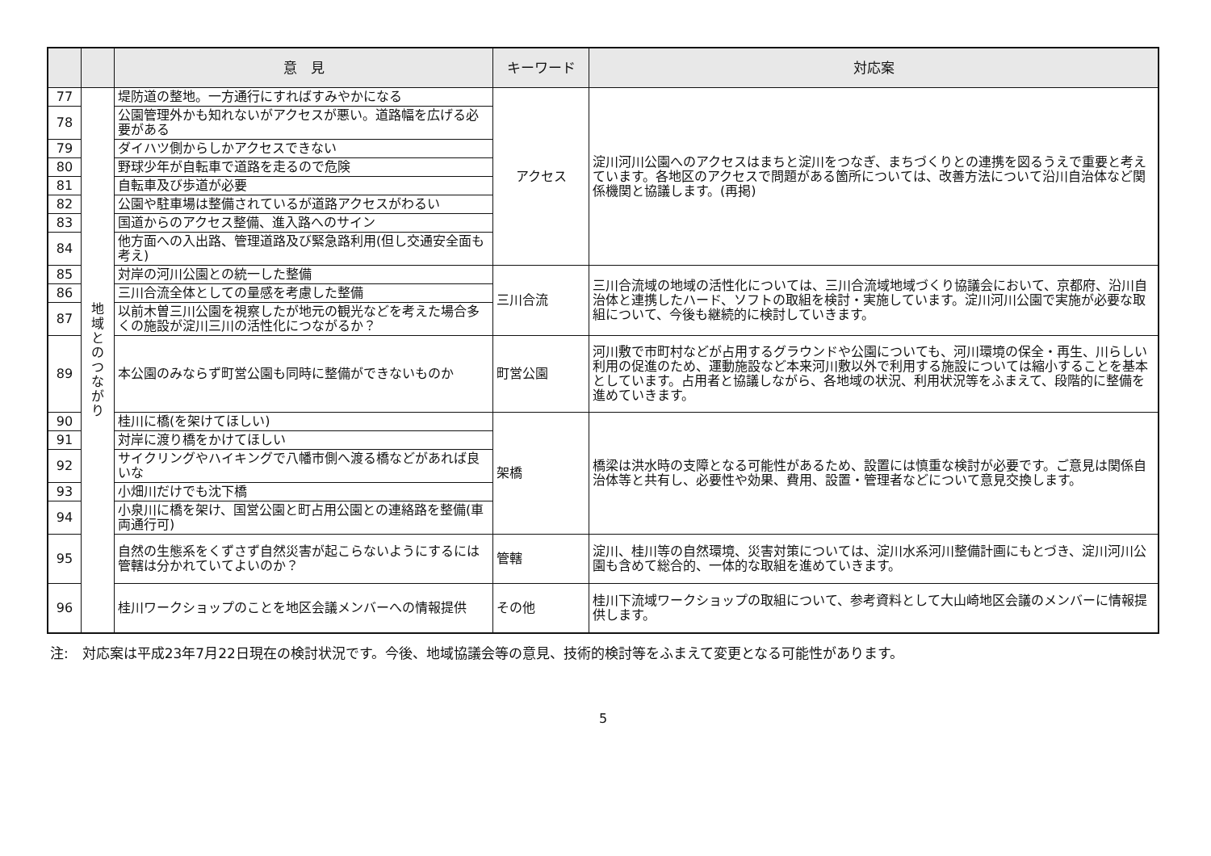| | | 意 見 | キーワード | 対応案 |
| --- | --- | --- | --- | --- |
| 77 | 地 域 と の つ な が り | 堤防道の整地。一方通行にすればすみやかになる | アクセス | 淀川河川公園へのアクセスはまちと淀川をつなぎ、まちづくりとの連携を図るうえで重要と考えています。各地区のアクセスで問題がある箇所については、改善方法について沿川自治体など関係機関と協議します。(再掲) |
| 78 | | 公園管理外かも知れないがアクセスが悪い。道路幅を広げる必要がある | | |
| 79 | | ダイハツ側からしかアクセスできない | | |
| 80 | | 野球少年が自転車で道路を走るので危険 | | |
| 81 | | 自転車及び歩道が必要 | | |
| 82 | | 公園や駐車場は整備されているが道路アクセスがわるい | | |
| 83 | | 国道からのアクセス整備、進入路へのサイン | | |
| 84 | | 他方面への入出路、管理道路及び緊急路利用(但し交通安全面も考え) | | |
| 85 | | 対岸の河川公園との統一した整備 | 三川合流 | 三川合流域の地域の活性化については、三川合流域地域づくり協議会において、京都府、沿川自治体と連携したハード、ソフトの取組を検討・実施しています。淀川河川公園で実施が必要な取組について、今後も継続的に検討していきます。 |
| 86 | | 三川合流全体としての量感を考慮した整備 | | |
| 87 | | 以前木曽三川公園を視察したが地元の観光などを考えた場合多くの施設が淀川三川の活性化につながるか？ | | |
| 89 | | 本公園のみならず町営公園も同時に整備ができないものか | 町営公園 | 河川敷で市町村などが占用するグラウンドや公園についても、河川環境の保全・再生、川らしい利用の促進のため、運動施設など本来河川敷以外で利用する施設については縮小することを基本としています。占用者と協議しながら、各地域の状況、利用状況等をふまえて、段階的に整備を進めていきます。 |
| 90 | | 桂川に橋(を架けてほしい) | 架橋 | 橋梁は洪水時の支障となる可能性があるため、設置には慎重な検討が必要です。ご意見は関係自治体等と共有し、必要性や効果、費用、設置・管理者などについて意見交換します。 |
| 91 | | 対岸に渡り橋をかけてほしい | | |
| 92 | | サイクリングやハイキングで八幡市側へ渡る橋などがあれば良いな | | |
| 93 | | 小畑川だけでも沈下橋 | | |
| 94 | | 小泉川に橋を架け、国営公園と町占用公園との連絡路を整備(車両通行可) | | |
| 95 | | 自然の生態系をくずさず自然災害が起こらないようにするには管轄は分かれていてよいのか？ | 管轄 | 淀川、桂川等の自然環境、災害対策については、淀川水系河川整備計画にもとづき、淀川河川公園も含めて総合的、一体的な取組を進めていきます。 |
| 96 | | 桂川ワークショップのことを地区会議メンバーへの情報提供 | その他 | 桂川下流域ワークショップの取組について、参考資料として大山崎地区会議のメンバーに情報提供します。 |
注:　対応案は平成23年7月22日現在の検討状況です。今後、地域協議会等の意見、技術的検討等をふまえて変更となる可能性があります。
5